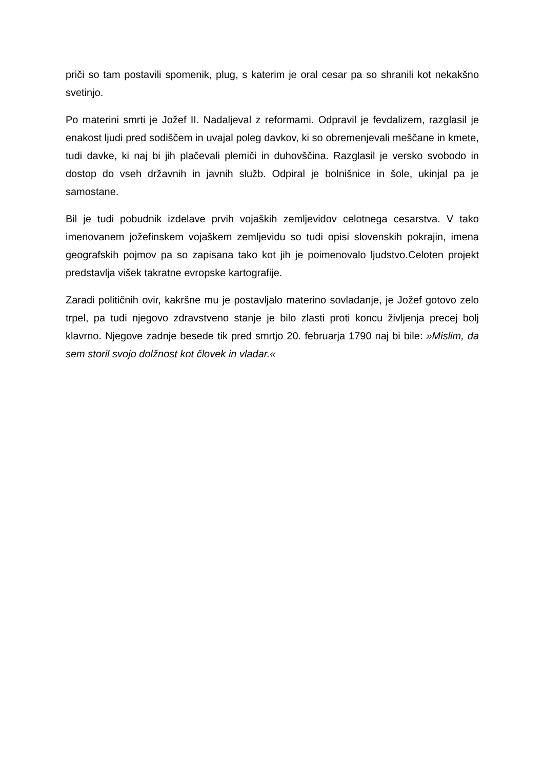priči so tam postavili spomenik, plug, s katerim je oral cesar pa so shranili kot nekakšno svetinjo.
Po materini smrti je Jožef II. Nadaljeval z reformami. Odpravil je fevdalizem, razglasil je enakost ljudi pred sodiščem in uvajal poleg davkov, ki so obremenjevali meščane in kmete, tudi davke, ki naj bi jih plačevali plemiči in duhovščina. Razglasil je versko svobodo in dostop do vseh državnih in javnih služb. Odpiral je bolnišnice in šole, ukinjal pa je samostane.
Bil je tudi pobudnik izdelave prvih vojaških zemljevidov celotnega cesarstva. V tako imenovanem jožefinskem vojaškem zemljevidu so tudi opisi slovenskih pokrajin, imena geografskih pojmov pa so zapisana tako kot jih je poimenovalo ljudstvo.Celoten projekt predstavlja višek takratne evropske kartografije.
Zaradi političnih ovir, kakršne mu je postavljalo materino sovladanje, je Jožef gotovo zelo trpel, pa tudi njegovo zdravstveno stanje je bilo zlasti proti koncu življenja precej bolj klavrno. Njegove zadnje besede tik pred smrtjo 20. februarja 1790 naj bi bile: »Mislim, da sem storil svojo dolžnost kot človek in vladar.«